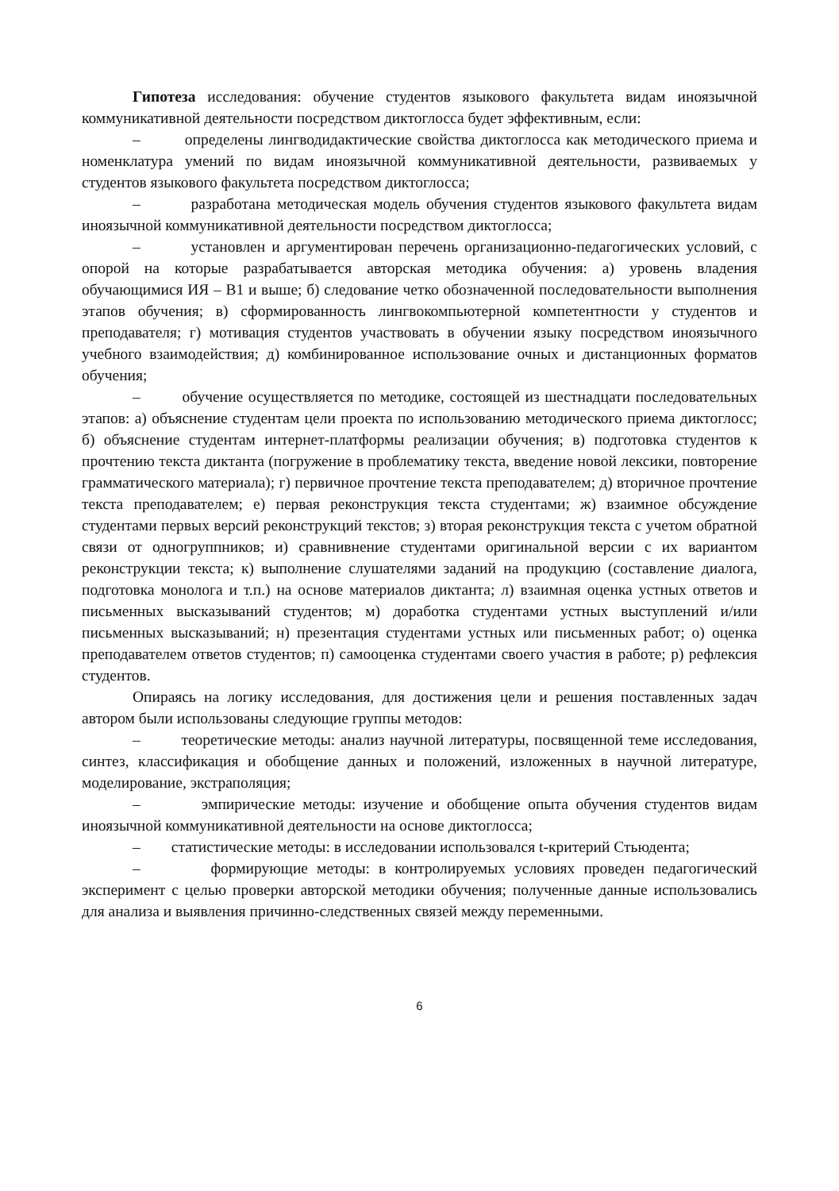Гипотеза исследования: обучение студентов языкового факультета видам иноязычной коммуникативной деятельности посредством диктоглосса будет эффективным, если:
– определены лингводидактические свойства диктоглосса как методического приема и номенклатура умений по видам иноязычной коммуникативной деятельности, развиваемых у студентов языкового факультета посредством диктоглосса;
– разработана методическая модель обучения студентов языкового факультета видам иноязычной коммуникативной деятельности посредством диктоглосса;
– установлен и аргументирован перечень организационно-педагогических условий, с опорой на которые разрабатывается авторская методика обучения: а) уровень владения обучающимися ИЯ – В1 и выше; б) следование четко обозначенной последовательности выполнения этапов обучения; в) сформированность лингвокомпьютерной компетентности у студентов и преподавателя; г) мотивация студентов участвовать в обучении языку посредством иноязычного учебного взаимодействия; д) комбинированное использование очных и дистанционных форматов обучения;
– обучение осуществляется по методике, состоящей из шестнадцати последовательных этапов: а) объяснение студентам цели проекта по использованию методического приема диктоглосс; б) объяснение студентам интернет-платформы реализации обучения; в) подготовка студентов к прочтению текста диктанта (погружение в проблематику текста, введение новой лексики, повторение грамматического материала); г) первичное прочтение текста преподавателем; д) вторичное прочтение текста преподавателем; е) первая реконструкция текста студентами; ж) взаимное обсуждение студентами первых версий реконструкций текстов; з) вторая реконструкция текста с учетом обратной связи от одногруппников; и) сравнивнение студентами оригинальной версии с их вариантом реконструкции текста; к) выполнение слушателями заданий на продукцию (составление диалога, подготовка монолога и т.п.) на основе материалов диктанта; л) взаимная оценка устных ответов и письменных высказываний студентов; м) доработка студентами устных выступлений и/или письменных высказываний; н) презентация студентами устных или письменных работ; о) оценка преподавателем ответов студентов; п) самооценка студентами своего участия в работе; р) рефлексия студентов.
Опираясь на логику исследования, для достижения цели и решения поставленных задач автором были использованы следующие группы методов:
– теоретические методы: анализ научной литературы, посвященной теме исследования, синтез, классификация и обобщение данных и положений, изложенных в научной литературе, моделирование, экстраполяция;
– эмпирические методы: изучение и обобщение опыта обучения студентов видам иноязычной коммуникативной деятельности на основе диктоглосса;
– статистические методы: в исследовании использовался t-критерий Стьюдента;
– формирующие методы: в контролируемых условиях проведен педагогический эксперимент с целью проверки авторской методики обучения; полученные данные использовались для анализа и выявления причинно-следственных связей между переменными.
6